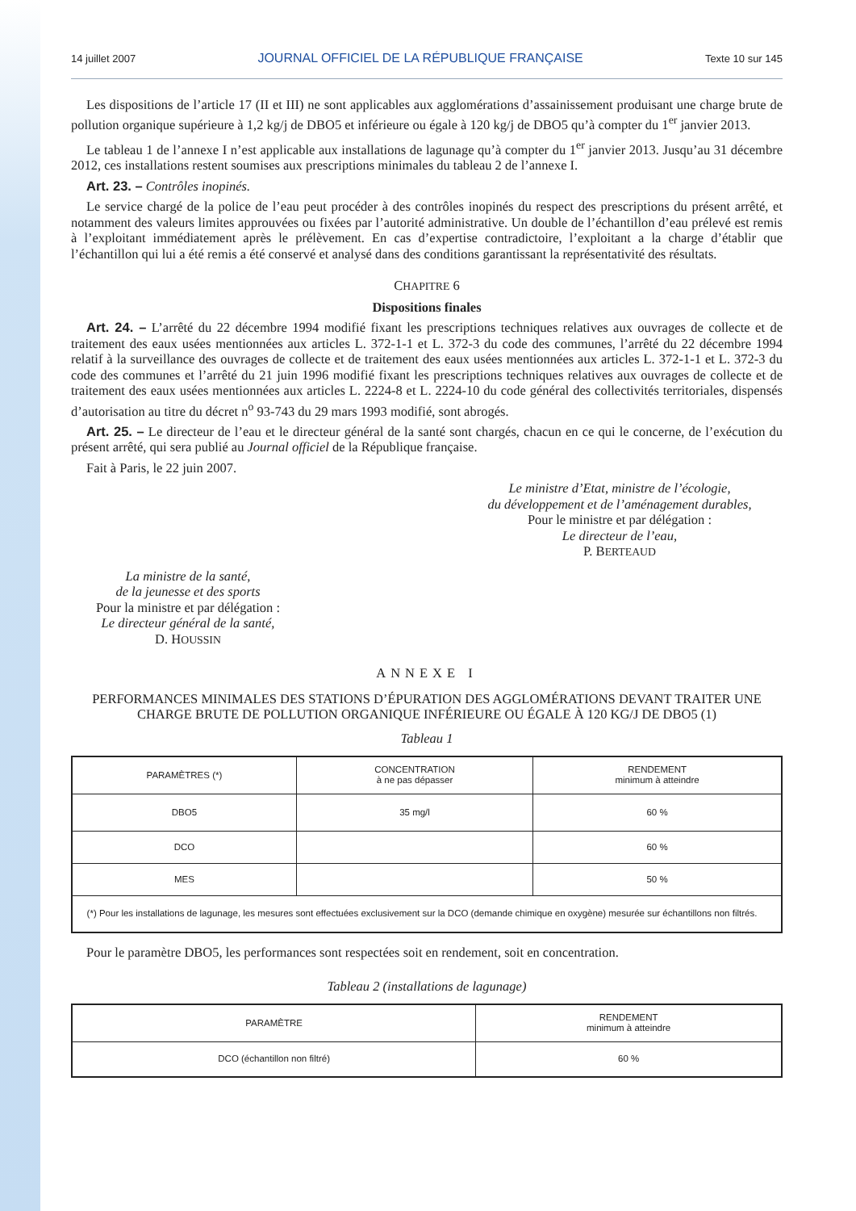14 juillet 2007 JOURNAL OFFICIEL DE LA RÉPUBLIQUE FRANÇAISE Texte 10 sur 145
Les dispositions de l’article 17 (II et III) ne sont applicables aux agglomérations d’assainissement produisant une charge brute de pollution organique supérieure à 1,2 kg/j de DBO5 et inférieure ou égale à 120 kg/j de DBO5 qu’à compter du 1<sup>er</sup> janvier 2013.
Le tableau 1 de l’annexe I n’est applicable aux installations de lagunage qu’à compter du 1<sup>er</sup> janvier 2013. Jusqu’au 31 décembre 2012, ces installations restent soumises aux prescriptions minimales du tableau 2 de l’annexe I.
Art. 23. – Contrôles inopinés.
Le service chargé de la police de l’eau peut procéder à des contrôles inopinés du respect des prescriptions du présent arrêté, et notamment des valeurs limites approuvées ou fixées par l’autorité administrative. Un double de l’échantillon d’eau prélevé est remis à l’exploitant immédiatement après le prélèvement. En cas d’expertise contradictoire, l’exploitant a la charge d’établir que l’échantillon qui lui a été remis a été conservé et analysé dans des conditions garantissant la représentativité des résultats.
CHAPITRE 6
Dispositions finales
Art. 24. – L’arrêté du 22 décembre 1994 modifié fixant les prescriptions techniques relatives aux ouvrages de collecte et de traitement des eaux usées mentionnées aux articles L. 372-1-1 et L. 372-3 du code des communes, l’arrêté du 22 décembre 1994 relatif à la surveillance des ouvrages de collecte et de traitement des eaux usées mentionnées aux articles L. 372-1-1 et L. 372-3 du code des communes et l’arrêté du 21 juin 1996 modifié fixant les prescriptions techniques relatives aux ouvrages de collecte et de traitement des eaux usées mentionnées aux articles L. 2224-8 et L. 2224-10 du code général des collectivités territoriales, dispensés d’autorisation au titre du décret n<sup>o</sup> 93-743 du 29 mars 1993 modifié, sont abrogés.
Art. 25. – Le directeur de l’eau et le directeur général de la santé sont chargés, chacun en ce qui le concerne, de l’exécution du présent arrêté, qui sera publié au Journal officiel de la République française.
Fait à Paris, le 22 juin 2007.
Le ministre d’Etat, ministre de l’écologie,
du développement et de l’aménagement durables,
Pour le ministre et par délégation :
Le directeur de l’eau,
P. BERTEAUD
La ministre de la santé,
de la jeunesse et des sports
Pour la ministre et par délégation :
Le directeur général de la santé,
D. HOUSSIN
ANNEXE I
PERFORMANCES MINIMALES DES STATIONS D’ÉPURATION DES AGGLOMÉRATIONS DEVANT TRAITER UNE CHARGE BRUTE DE POLLUTION ORGANIQUE INFÉRIEURE OU ÉGALE À 120 KG/J DE DBO5 (1)
Tableau 1
| PARAMÈTRES (*) | CONCENTRATION à ne pas dépasser | RENDEMENT minimum à atteindre |
| --- | --- | --- |
| DBO5 | 35 mg/l | 60 % |
| DCO | | 60 % |
| MES | | 50 % |
| (*) Pour les installations de lagunage, les mesures sont effectuées exclusivement sur la DCO (demande chimique en oxygène) mesurée sur échantillons non filtrés. | | |
Pour le paramètre DBO5, les performances sont respectées soit en rendement, soit en concentration.
Tableau 2 (installations de lagunage)
| PARAMÈTRE | RENDEMENT minimum à atteindre |
| --- | --- |
| DCO (échantillon non filtré) | 60 % |